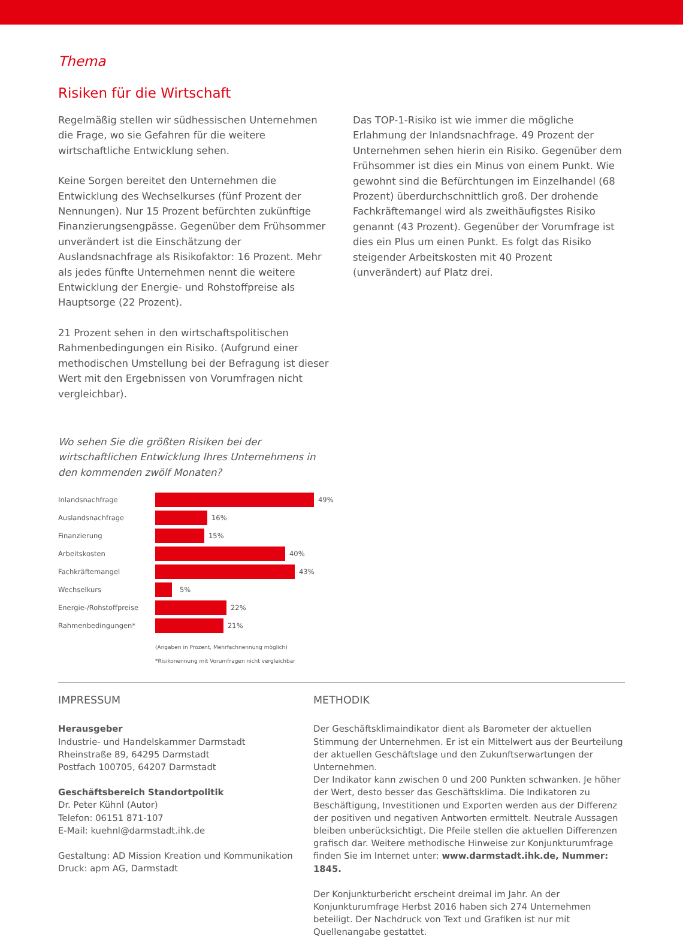Thema
Risiken für die Wirtschaft
Regelmäßig stellen wir südhessischen Unternehmen die Frage, wo sie Gefahren für die weitere wirtschaftliche Entwicklung sehen.
Keine Sorgen bereitet den Unternehmen die Entwicklung des Wechselkurses (fünf Prozent der Nennungen). Nur 15 Prozent befürchten zukünftige Finanzierungsengpässe. Gegenüber dem Frühsommer unverändert ist die Einschätzung der Auslandsnachfrage als Risikofaktor: 16 Prozent. Mehr als jedes fünfte Unternehmen nennt die weitere Entwicklung der Energie- und Rohstoffpreise als Hauptsorge (22 Prozent).
21 Prozent sehen in den wirtschaftspolitischen Rahmenbedingungen ein Risiko. (Aufgrund einer methodischen Umstellung bei der Befragung ist dieser Wert mit den Ergebnissen von Vorumfragen nicht vergleichbar).
Das TOP-1-Risiko ist wie immer die mögliche Erlahmung der Inlandsnachfrage. 49 Prozent der Unternehmen sehen hierin ein Risiko. Gegenüber dem Frühsommer ist dies ein Minus von einem Punkt. Wie gewohnt sind die Befürchtungen im Einzelhandel (68 Prozent) überdurchschnittlich groß. Der drohende Fachkräftemangel wird als zweithäufigstes Risiko genannt (43 Prozent). Gegenüber der Vorumfrage ist dies ein Plus um einen Punkt. Es folgt das Risiko steigender Arbeitskosten mit 40 Prozent (unverändert) auf Platz drei.
Wo sehen Sie die größten Risiken bei der wirtschaftlichen Entwicklung Ihres Unternehmens in den kommenden zwölf Monaten?
Inlandsnachfrage 49%
Auslandsnachfrage 16%
Finanzierung 15%
Arbeitskosten 40%
Fachkräftemangel 43%
Wechselkurs 5%
Energie-/Rohstoffpreise 22%
Rahmenbedingungen* 21%
(Angaben in Prozent, Mehrfachnennung möglich)
*Risikonennung mit Vorumfragen nicht vergleichbar
IMPRESSUM
Herausgeber
Industrie- und Handelskammer Darmstadt
Rheinstraße 89, 64295 Darmstadt
Postfach 100705, 64207 Darmstadt
Geschäftsbereich Standortpolitik
Dr. Peter Kühnl (Autor)
Telefon: 06151 871-107
E-Mail: kuehnl@darmstadt.ihk.de
Gestaltung: AD Mission Kreation und Kommunikation
Druck: apm AG, Darmstadt
METHODIK
Der Geschäftsklimaindikator dient als Barometer der aktuellen Stimmung der Unternehmen. Er ist ein Mittelwert aus der Beurteilung der aktuellen Geschäftslage und den Zukunftserwartungen der Unternehmen.
Der Indikator kann zwischen 0 und 200 Punkten schwanken. Je höher der Wert, desto besser das Geschäftsklima. Die Indikatoren zu Beschäftigung, Investitionen und Exporten werden aus der Differenz der positiven und negativen Antworten ermittelt. Neutrale Aussagen bleiben unberücksichtigt. Die Pfeile stellen die aktuellen Differenzen grafisch dar. Weitere methodische Hinweise zur Konjunkturumfrage finden Sie im Internet unter: www.darmstadt.ihk.de, Nummer: 1845.
Der Konjunkturbericht erscheint dreimal im Jahr. An der Konjunkturumfrage Herbst 2016 haben sich 274 Unternehmen beteiligt. Der Nachdruck von Text und Grafiken ist nur mit Quellenangabe gestattet.